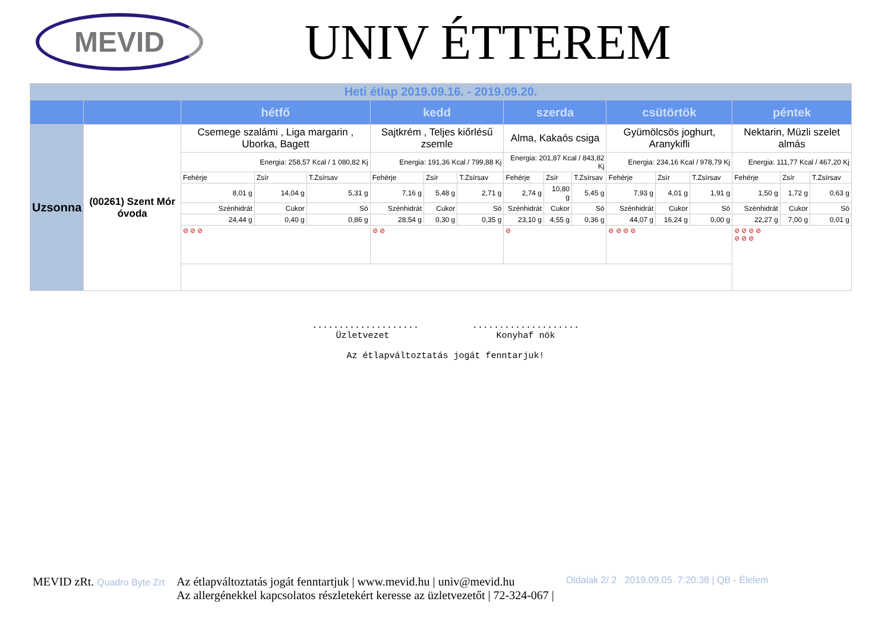MEVID
UNIV ÉTTEREM
| Heti étlap 2019.09.16. - 2019.09.20. | | | | | | | | | | | | | | | | |
| | | hétfő | | | kedd | | | szerda | | | csütörtök | | | péntek | | |
| Uzsonna | (00261) Szent Mór óvoda | Csemege szalámi , Liga margarin , Uborka, Bagett | | | Sajtkrém , Teljes kiőrlésű zsemle | | | Alma, Kakaós csiga | | | Gyümölcsös joghurt, Aranykifli | | | Nektarin, Müzli szelet almás | | |
| | | Energia: 258,57 Kcal / 1 080,82 Kj | | | Energia: 191,36 Kcal / 799,88 Kj | | | Energia: 201,87 Kcal / 843,82 Kj | | | Energia: 234,16 Kcal / 978,79 Kj | | | Energia: 111,77 Kcal / 467,20 Kj | | |
| | | Fehérje | Zsír | T.Zsírsav | Fehérje | Zsír | T.Zsírsav | Fehérje | Zsír | T.Zsírsav | Fehérje | Zsír | T.Zsírsav | Fehérje | Zsír | T.Zsírsav |
| | | 8,01 g | 14,04 g | 5,31 g | 7,16 g | 5,48 g | 2,71 g | 2,74 g | 10,80 g | 5,45 g | 7,93 g | 4,01 g | 1,91 g | 1,50 g | 1,72 g | 0,63 g |
| | | Szénhidrát | Cukor | Só | Szénhidrát | Cukor | Só | Szénhidrát | Cukor | Só | Szénhidrát | Cukor | Só | Szénhidrát | Cukor | Só |
| | | 24,44 g | 0,40 g | 0,86 g | 28,54 g | 0,30 g | 0,35 g | 23,10 g | 4,55 g | 0,36 g | 44,07 g | 16,24 g | 0,00 g | 22,27 g | 7,00 g | 0,01 g |
| | | ⊘ ⊘ ⊘ | | | ⊘ ⊘ | | | ⊘ | | | ⊘ ⊘ ⊘ ⊘ | | | ⊘ ⊘ ⊘ ⊘ ⊘ ⊘ ⊘ | | |
.................... ....................
Üzletvezet Konyhaf nök
Az étlapváltoztatás jogát fenntarjuk!
MEVID zRt. Quadro Byte Zrt
Az étlapváltoztatás jogát fenntartjuk | www.mevid.hu | univ@mevid.hu
Az allergénekkel kapcsolatos részletekért keresse az üzletvezetőt | 72-324-067 |
Oldalak 2/ 2 2019.09.05. 7:20:38 | QB - Élelem